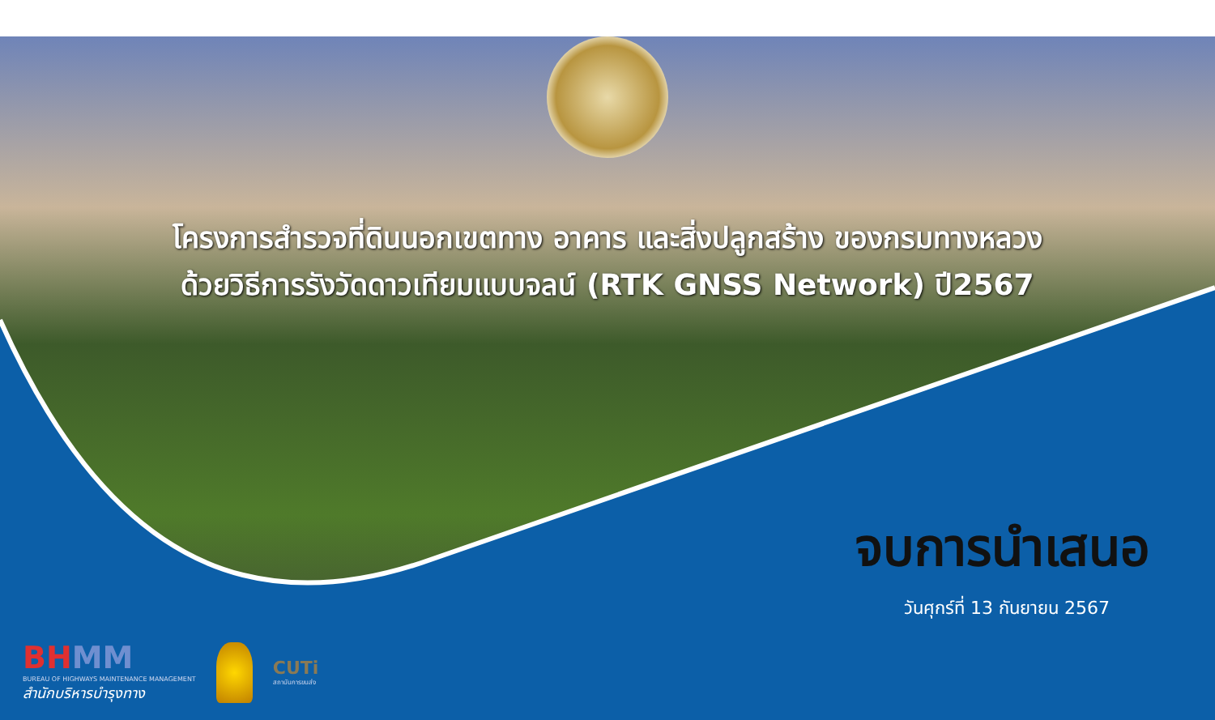โครงการสำรวจที่ดินนอกเขตทาง อาคาร และสิ่งปลูกสร้าง ของกรมทางหลวง
ด้วยวิธีการรังวัดดาวเทียมแบบจลน์ (RTK GNSS Network) ปี2567
จบการนำเสนอ
วันศุกร์ที่ 13 กันยายน 2567
BHMM
BUREAU OF HIGHWAYS MAINTENANCE MANAGEMENT
สำนักบริหารบำรุงทาง
CUTi
สถาบันการขนส่ง